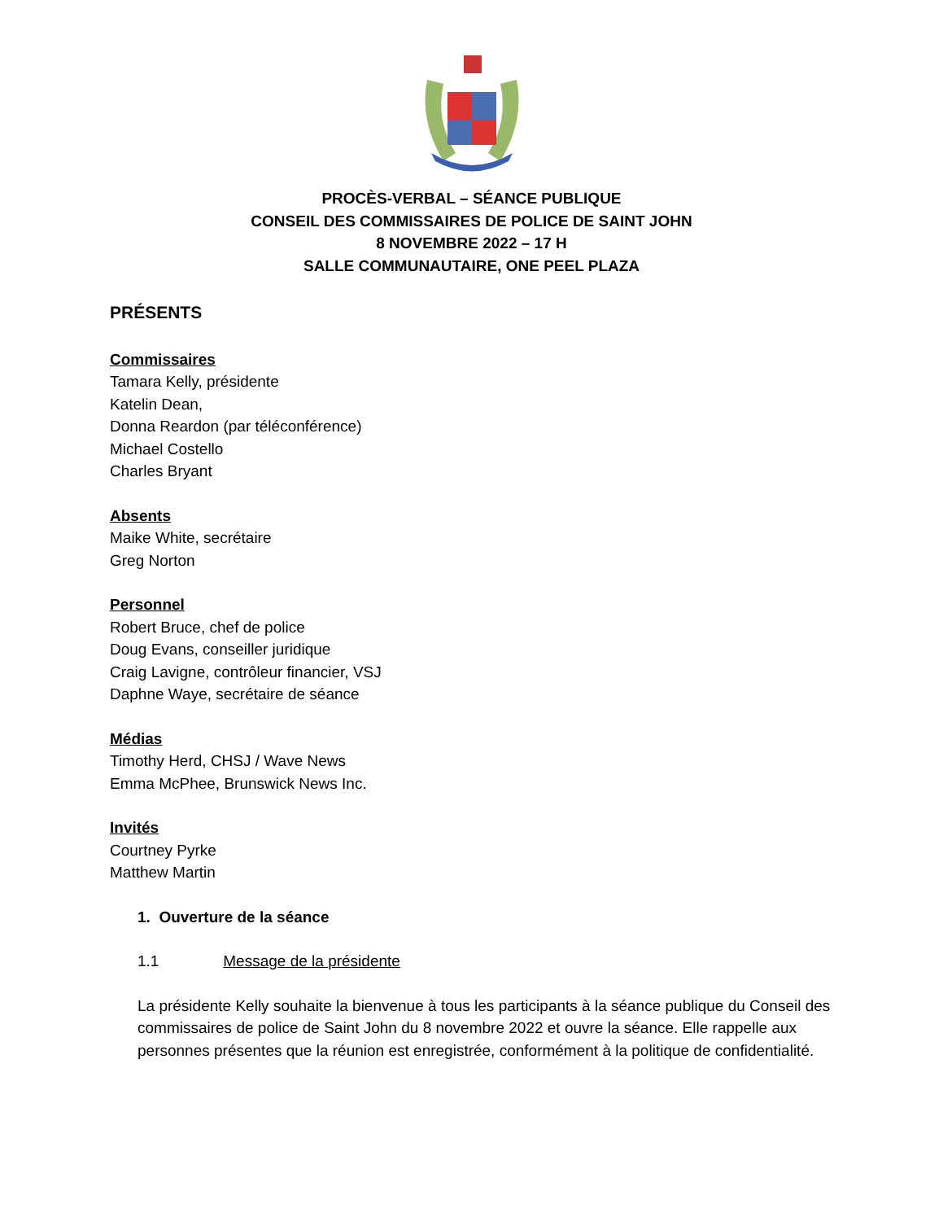PROCÈS-VERBAL – SÉANCE PUBLIQUE
CONSEIL DES COMMISSAIRES DE POLICE DE SAINT JOHN
8 NOVEMBRE 2022 – 17 H
SALLE COMMUNAUTAIRE, ONE PEEL PLAZA
PRÉSENTS
Commissaires
Tamara Kelly, présidente
Katelin Dean,
Donna Reardon (par téléconférence)
Michael Costello
Charles Bryant
Absents
Maike White, secrétaire
Greg Norton
Personnel
Robert Bruce, chef de police
Doug Evans, conseiller juridique
Craig Lavigne, contrôleur financier, VSJ
Daphne Waye, secrétaire de séance
Médias
Timothy Herd, CHSJ / Wave News
Emma McPhee, Brunswick News Inc.
Invités
Courtney Pyrke
Matthew Martin
1. Ouverture de la séance
1.1 Message de la présidente
La présidente Kelly souhaite la bienvenue à tous les participants à la séance publique du Conseil des commissaires de police de Saint John du 8 novembre 2022 et ouvre la séance. Elle rappelle aux personnes présentes que la réunion est enregistrée, conformément à la politique de confidentialité.